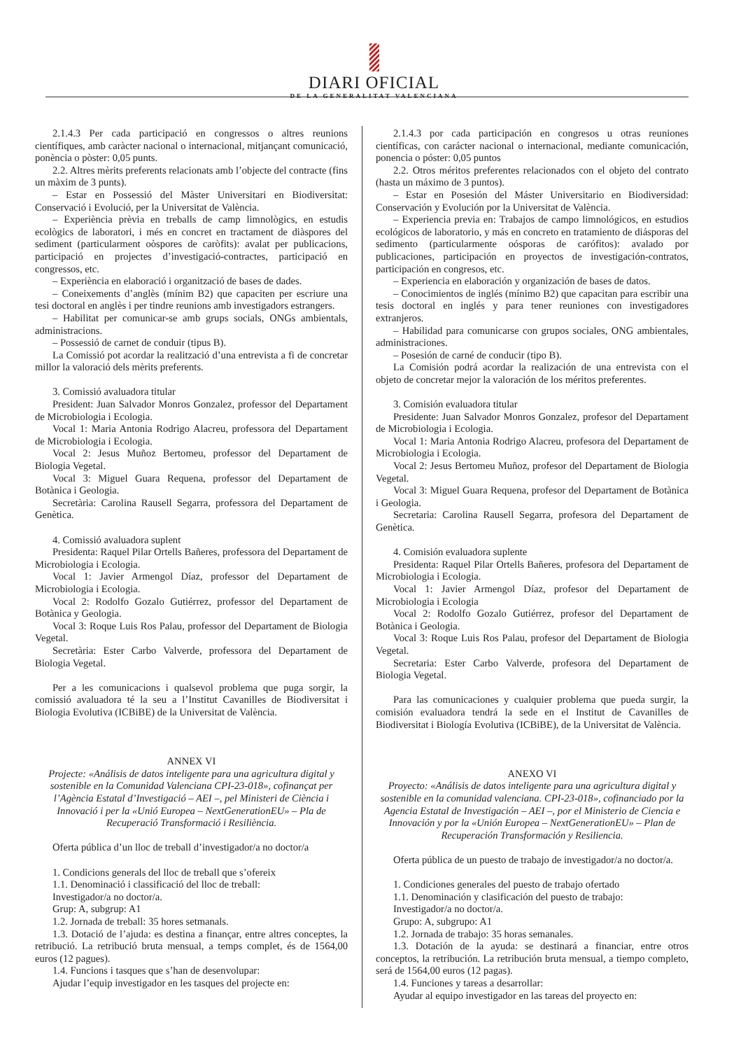DIARI OFICIAL
DE LA GENERALITAT VALENCIANA
2.1.4.3 Per cada participació en congressos o altres reunions científiques, amb caràcter nacional o internacional, mitjançant comunicació, ponència o pòster: 0,05 punts.
2.2. Altres mèrits preferents relacionats amb l’objecte del contracte (fins un màxim de 3 punts).
– Estar en Possessió del Màster Universitari en Biodiversitat: Conservació i Evolució, per la Universitat de València.
– Experiència prèvia en treballs de camp limnològics, en estudis ecològics de laboratori, i més en concret en tractament de diàspores del sediment (particularment oòspores de caròfits): avalat per publicacions, participació en projectes d’investigació-contractes, participació en congressos, etc.
– Experiència en elaboració i organització de bases de dades.
– Coneixements d’anglès (mínim B2) que capaciten per escriure una tesi doctoral en anglès i per tindre reunions amb investigadors estrangers.
– Habilitat per comunicar-se amb grups socials, ONGs ambientals, administracions.
– Possessió de carnet de conduir (tipus B).
La Comissió pot acordar la realització d’una entrevista a fi de concretar millor la valoració dels mèrits preferents.
3. Comissió avaluadora titular
President: Juan Salvador Monros Gonzalez, professor del Departament de Microbiologia i Ecologia.
Vocal 1: Maria Antonia Rodrigo Alacreu, professora del Departament de Microbiologia i Ecologia.
Vocal 2: Jesus Muñoz Bertomeu, professor del Departament de Biologia Vegetal.
Vocal 3: Miguel Guara Requena, professor del Departament de Botànica i Geologia.
Secretària: Carolina Rausell Segarra, professora del Departament de Genètica.
4. Comissió avaluadora suplent
Presidenta: Raquel Pilar Ortells Bañeres, professora del Departament de Microbiologia i Ecologia.
Vocal 1: Javier Armengol Díaz, professor del Departament de Microbiologia i Ecologia.
Vocal 2: Rodolfo Gozalo Gutiérrez, professor del Departament de Botànica y Geologia.
Vocal 3: Roque Luis Ros Palau, professor del Departament de Biologia Vegetal.
Secretària: Ester Carbo Valverde, professora del Departament de Biologia Vegetal.
Per a les comunicacions i qualsevol problema que puga sorgir, la comissió avaluadora té la seu a l’Institut Cavanilles de Biodiversitat i Biologia Evolutiva (ICBiBE) de la Universitat de València.
ANNEX VI
Projecte: «Análisis de datos inteligente para una agricultura digital y sostenible en la Comunidad Valenciana CPI-23-018», cofinançat per l’Agència Estatal d’Investigació – AEI –, pel Ministeri de Ciència i Innovació i per la «Unió Europea – NextGenerationEU» – Pla de Recuperació Transformació i Resiliència.
Oferta pública d’un lloc de treball d’investigador/a no doctor/a
1. Condicions generals del lloc de treball que s’ofereix
1.1. Denominació i classificació del lloc de treball:
Investigador/a no doctor/a.
Grup: A, subgrup: A1
1.2. Jornada de treball: 35 hores setmanals.
1.3. Dotació de l’ajuda: es destina a finançar, entre altres conceptes, la retribució. La retribució bruta mensual, a temps complet, és de 1564,00 euros (12 pagues).
1.4. Funcions i tasques que s’han de desenvolupar:
Ajudar l’equip investigador en les tasques del projecte en:
2.1.4.3 por cada participación en congresos u otras reuniones científicas, con carácter nacional o internacional, mediante comunicación, ponencia o póster: 0,05 puntos
2.2. Otros méritos preferentes relacionados con el objeto del contrato (hasta un máximo de 3 puntos).
– Estar en Posesión del Máster Universitario en Biodiversidad: Conservación y Evolución por la Universitat de València.
– Experiencia previa en: Trabajos de campo limnológicos, en estudios ecológicos de laboratorio, y más en concreto en tratamiento de diásporas del sedimento (particularmente oósporas de carófitos): avalado por publicaciones, participación en proyectos de investigación-contratos, participación en congresos, etc.
– Experiencia en elaboración y organización de bases de datos.
– Conocimientos de inglés (mínimo B2) que capacitan para escribir una tesis doctoral en inglés y para tener reuniones con investigadores extranjeros.
– Habilidad para comunicarse con grupos sociales, ONG ambientales, administraciones.
– Posesión de carné de conducir (tipo B).
La Comisión podrá acordar la realización de una entrevista con el objeto de concretar mejor la valoración de los méritos preferentes.
3. Comisión evaluadora titular
Presidente: Juan Salvador Monros Gonzalez, profesor del Departament de Microbiologia i Ecologia.
Vocal 1: Maria Antonia Rodrigo Alacreu, profesora del Departament de Microbiologia i Ecologia.
Vocal 2: Jesus Bertomeu Muñoz, profesor del Departament de Biologia Vegetal.
Vocal 3: Miguel Guara Requena, profesor del Departament de Botànica i Geologia.
Secretaria: Carolina Rausell Segarra, profesora del Departament de Genètica.
4. Comisión evaluadora suplente
Presidenta: Raquel Pilar Ortells Bañeres, profesora del Departament de Microbiologia i Ecologia.
Vocal 1: Javier Armengol Díaz, profesor del Departament de Microbiologia i Ecologia
Vocal 2: Rodolfo Gozalo Gutiérrez, profesor del Departament de Botànica i Geologia.
Vocal 3: Roque Luis Ros Palau, profesor del Departament de Biologia Vegetal.
Secretaria: Ester Carbo Valverde, profesora del Departament de Biologia Vegetal.
Para las comunicaciones y cualquier problema que pueda surgir, la comisión evaluadora tendrá la sede en el Institut de Cavanilles de Biodiversitat i Biología Evolutiva (ICBiBE), de la Universitat de València.
ANEXO VI
Proyecto: «Análisis de datos inteligente para una agricultura digital y sostenible en la comunidad valenciana. CPI-23-018», cofinanciado por la Agencia Estatal de Investigación – AEI –, por el Ministerio de Ciencia e Innovación y por la «Unión Europea – NextGenerationEU» – Plan de Recuperación Transformación y Resiliencia.
Oferta pública de un puesto de trabajo de investigador/a no doctor/a.
1. Condiciones generales del puesto de trabajo ofertado
1.1. Denominación y clasificación del puesto de trabajo:
Investigador/a no doctor/a.
Grupo: A, subgrupo: A1
1.2. Jornada de trabajo: 35 horas semanales.
1.3. Dotación de la ayuda: se destinará a financiar, entre otros conceptos, la retribución. La retribución bruta mensual, a tiempo completo, será de 1564,00 euros (12 pagas).
1.4. Funciones y tareas a desarrollar:
Ayudar al equipo investigador en las tareas del proyecto en: